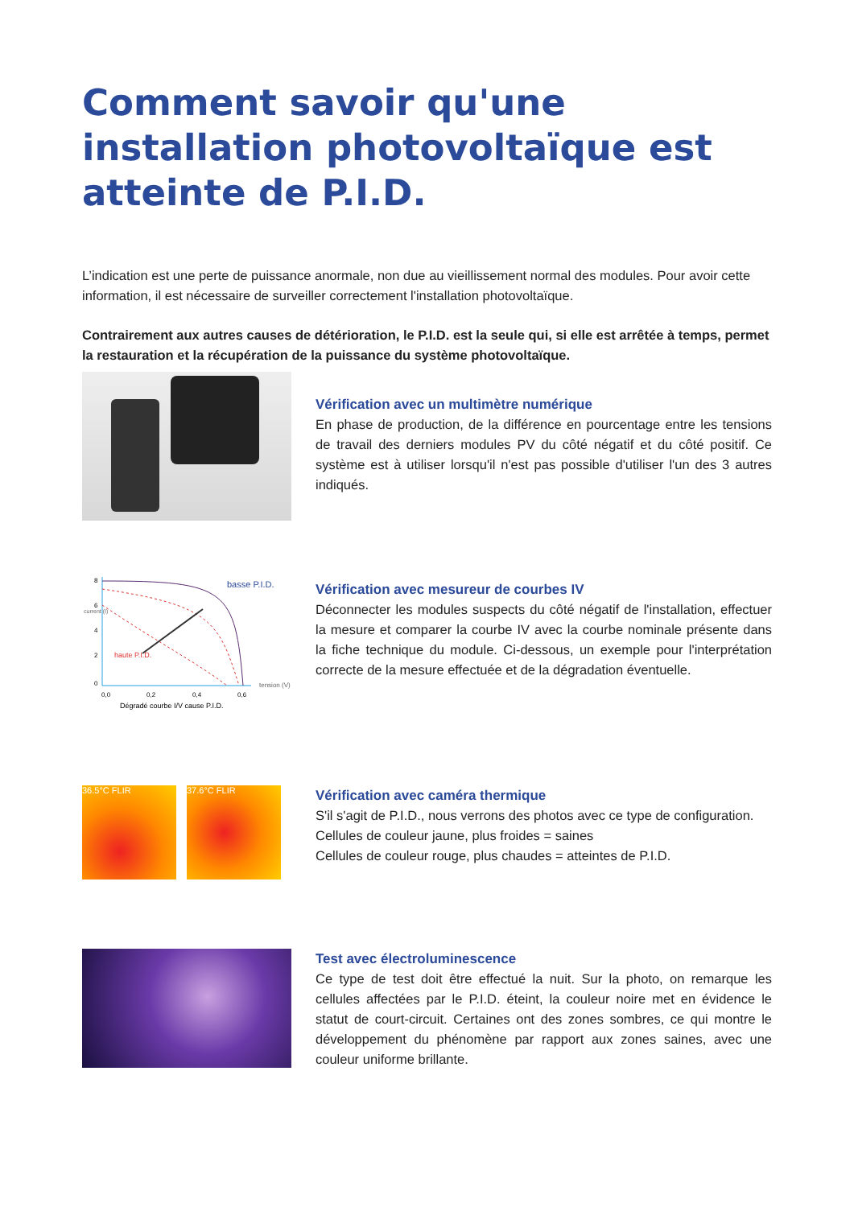Comment savoir qu'une installation photovoltaïque est atteinte de P.I.D.
L’indication est une perte de puissance anormale, non due au vieillissement normal des modules. Pour avoir cette information, il est nécessaire de surveiller correctement l'installation photovoltaïque.
Contrairement aux autres causes de détérioration, le P.I.D. est la seule qui, si elle est arrêtée à temps, permet la restauration et la récupération de la puissance du système photovoltaïque.
Vérification avec un multimètre numérique
En phase de production, de la différence en pourcentage entre les tensions de travail des derniers modules PV du côté négatif et du côté positif. Ce système est à utiliser lorsqu'il n'est pas possible d'utiliser l'un des 3 autres indiqués.
basse P.I.D.
haute P.I.D.
tension (V)
0,0
0,2
0,4
0,6
8
6
4
2
0
current (I)
Dégradé courbe I/V cause P.I.D.
Vérification avec mesureur de courbes IV
Déconnecter les modules suspects du côté négatif de l'installation, effectuer la mesure et comparer la courbe IV avec la courbe nominale présente dans la fiche technique du module. Ci-dessous, un exemple pour l'interprétation correcte de la mesure effectuée et de la dégradation éventuelle.
36.5°C FLIR 37.6°C FLIR
Vérification avec caméra thermique
S'il s'agit de P.I.D., nous verrons des photos avec ce type de configuration.
Cellules de couleur jaune, plus froides = saines
Cellules de couleur rouge, plus chaudes = atteintes de P.I.D.
Test avec électroluminescence
Ce type de test doit être effectué la nuit. Sur la photo, on remarque les cellules affectées par le P.I.D. éteint, la couleur noire met en évidence le statut de court-circuit. Certaines ont des zones sombres, ce qui montre le développement du phénomène par rapport aux zones saines, avec une couleur uniforme brillante.